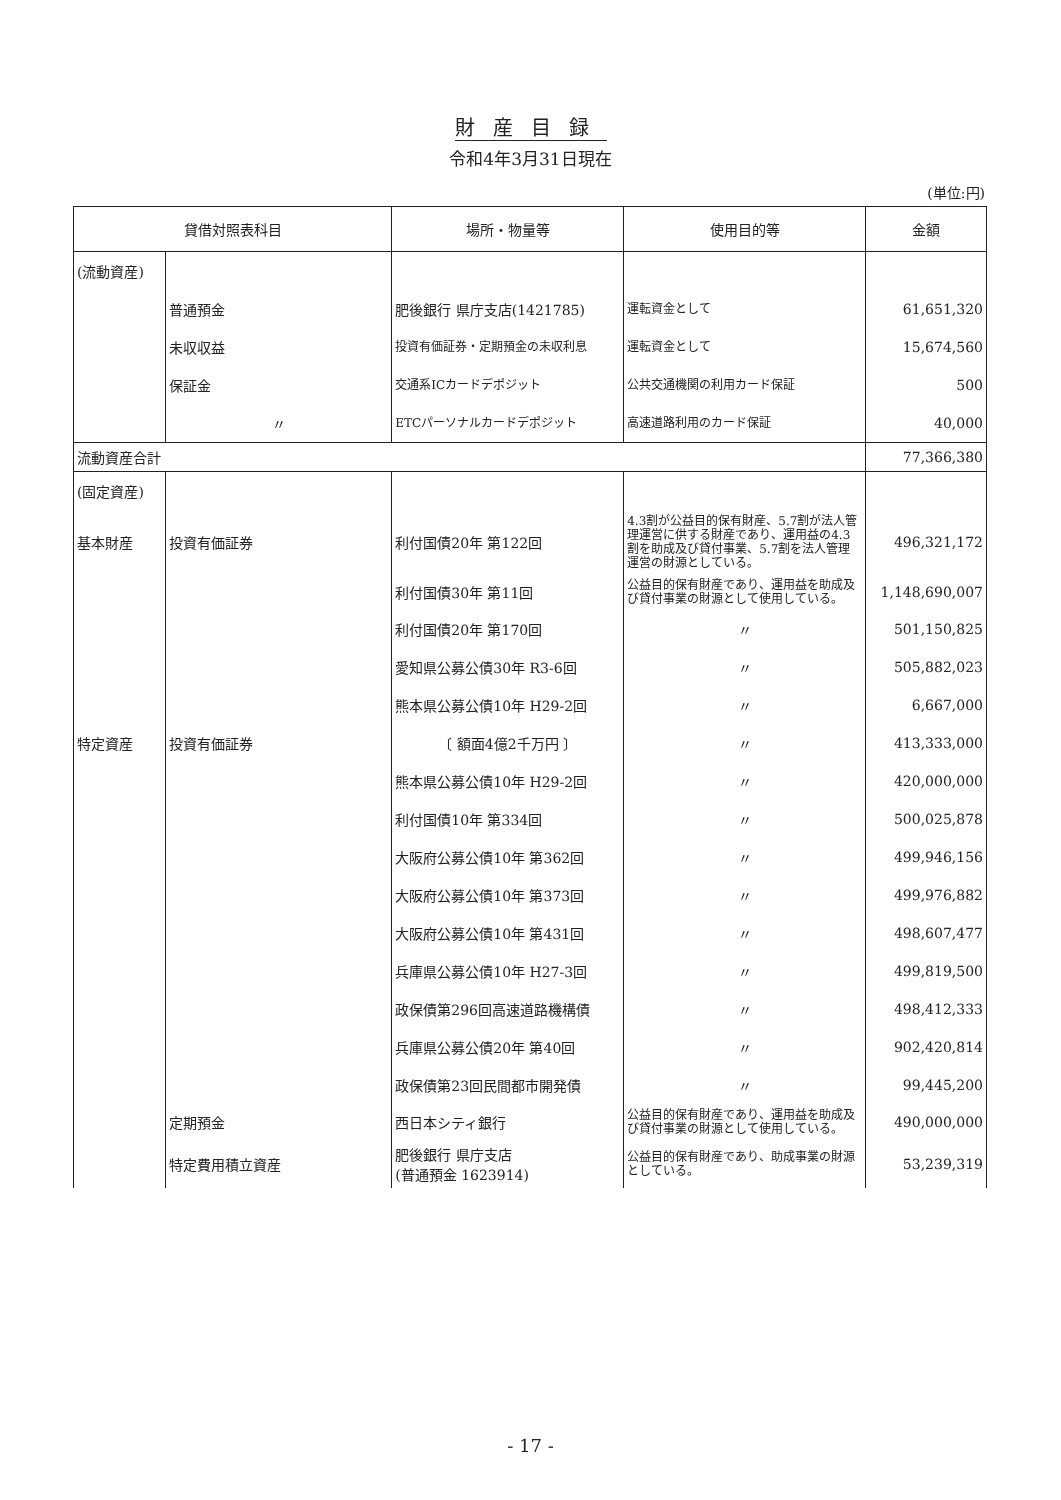財産目録
令和4年3月31日現在
(単位:円)
| 貸借対照表科目 | | 場所・物量等 | 使用目的等 | 金額 |
| --- | --- | --- | --- | --- |
| (流動資産) | | | | |
| | 普通預金 | 肥後銀行 県庁支店(1421785) | 運転資金として | 61,651,320 |
| | 未収収益 | 投資有価証券・定期預金の未収利息 | 運転資金として | 15,674,560 |
| | 保証金 | 交通系ICカードデポジット | 公共交通機関の利用カード保証 | 500 |
| | 〃 | ETCパーソナルカードデポジット | 高速道路利用のカード保証 | 40,000 |
| 流動資産合計 | | | | 77,366,380 |
| (固定資産) | | | | |
| 基本財産 | 投資有価証券 | 利付国債20年 第122回 | 4.3割が公益目的保有財産、5.7割が法人管理運営に供する財産であり、運用益の4.3割を助成及び貸付事業、5.7割を法人管理運営の財源としている。 | 496,321,172 |
| | | 利付国債30年 第11回 | 公益目的保有財産であり、運用益を助成及び貸付事業の財源として使用している。 | 1,148,690,007 |
| | | 利付国債20年 第170回 | 〃 | 501,150,825 |
| | | 愛知県公募公債30年 R3-6回 | 〃 | 505,882,023 |
| | | 熊本県公募公債10年 H29-2回 | 〃 | 6,667,000 |
| 特定資産 | 投資有価証券 | 〔 額面4億2千万円 〕 | 〃 | 413,333,000 |
| | | 熊本県公募公債10年 H29-2回 | 〃 | 420,000,000 |
| | | 利付国債10年 第334回 | 〃 | 500,025,878 |
| | | 大阪府公募公債10年 第362回 | 〃 | 499,946,156 |
| | | 大阪府公募公債10年 第373回 | 〃 | 499,976,882 |
| | | 大阪府公募公債10年 第431回 | 〃 | 498,607,477 |
| | | 兵庫県公募公債10年 H27-3回 | 〃 | 499,819,500 |
| | | 政保債第296回高速道路機構債 | 〃 | 498,412,333 |
| | | 兵庫県公募公債20年 第40回 | 〃 | 902,420,814 |
| | | 政保債第23回民間都市開発債 | 〃 | 99,445,200 |
| | 定期預金 | 西日本シティ銀行 | 公益目的保有財産であり、運用益を助成及び貸付事業の財源として使用している。 | 490,000,000 |
| | 特定費用積立資産 | 肥後銀行 県庁支店 (普通預金 1623914) | 公益目的保有財産であり、助成事業の財源としている。 | 53,239,319 |
- 17 -